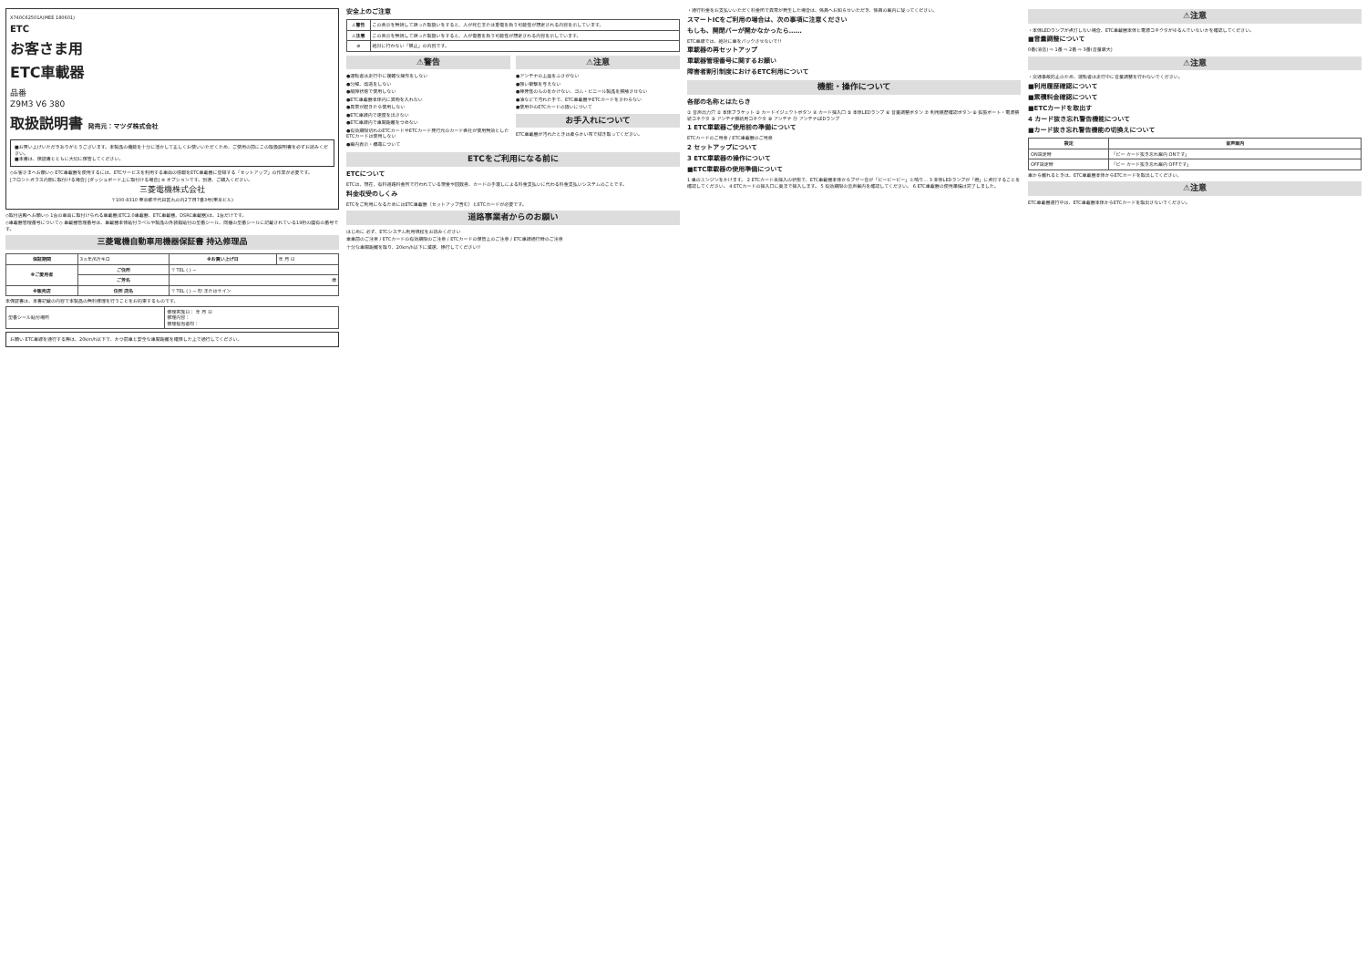X740C62501A(MEE 180601)
ETC
お客さま用
ETC車載器
品番
Z9M3 V6 380
取扱説明書 発売元：マツダ株式会社
■お買い上げいただきありがとうございます。本製品の機能を十分に活かして正しくお使いいただくため、ご使用の前にこの取扱説明書を必ずお読みください。
■本書は、保証書とともに大切に保管してください。
◇お客さまへお願い◇ ETC車載器を使用するには、ETCサービスを利用する車両の情報をETC車載器に登録する「セットアップ」の作業が必要です。
[フロントガラス内側に取付ける場合] [ダッシュボード上に取付ける場合] ※ オプションです。別途、ご購入ください。
三菱電機株式会社
〒100-8310 東京都千代田区丸の内2丁目7番3号(東京ビル)
◇取付店殿へお願い◇ 1台の車両に取付けられる車載器(ETC2.0車載器、ETC車載器、DSRC車載器)は、1台だけです。
◇車載器管理番号について◇ 車載器管理番号は、車載器本体貼付ラベルや製品の外装箱貼付の型番シール、同梱の型番シールに記載されている19桁の固有の番号です。
三菱電機自動車用機器保証書 持込修理品
| 保証期間 | 3ヵ年/6万キロ | ※お買い上げ日 | 年 月 日 |
| ※ご愛用者 | ご住所 | 〒 TEL ( ) − | |
| | ご芳名 | 様 | |
| ※販売店 | 住所 店名 | 〒 TEL ( ) − 印 またはサイン | |
本保証書は、本書記載の内容で本製品の無料修理を行うことをお約束するものです。
| 型番シール貼付場所 | 修理実施日： 年 月 日 修理内容： 修理担当者印： |
お願い ETC車線を通行する際は、20km/h以下で、かつ前車と安全な車間距離を確保した上で通行してください。
安全上のご注意
| ⚠警告 | この表示を無視して誤った取扱いをすると、人が死亡または重傷を負う可能性が想定される内容を示しています。 |
| ⚠注意 | この表示を無視して誤った取扱いをすると、人が傷害を負う可能性が想定される内容を示しています。 |
| ⊘ | 絶対に行わない「禁止」の内容です。 |
⚠警告
●運転者は走行中に複雑な操作をしない
●分解、改造をしない
●故障状態で使用しない
●ETC車載器本体内に異物を入れない
●異常が起きたら使用しない
●ETC車線内で速度を出さない
●ETC車線内で車間距離をつめない
●有効期限切れのETCカードやETCカード発行元のカード会社が使用無効としたETCカードは使用しない
●案内表示・標識について
⚠注意
●アンテナの上面をふさがない
●強い衝撃を与えない
●揮発性のものをかけない、ゴム・ビニール製品を接触させない
●油などで汚れた手で、ETC車載器やETCカードをさわらない
●使用中のETCカードの扱いについて
お手入れについて
ETC車載器が汚れたときは柔らかい布で拭き取ってください。
ETCをご利用になる前に
ETCについて
ETCは、現在、有料道路料金所で行われている現金や回数券、カードの手渡しによる料金支払いに代わる料金支払いシステムのことです。
料金収受のしくみ
ETCをご利用になるためにはETC車載器（セットアップ含む）とETCカードが必要です。
道路事業者からのお願い
はじめに 必ず、ETCシステム利用規程をお読みください
乗車前のご注意 / ETCカードの有効期限のご注意 / ETCカードの保管上のご注意 / ETC車線通行時のご注意
十分な車間距離を取り、20km/h以下に減速、徐行してください!!
・通行料金をお支払いいただく料金所で異常が発生した場合は、係員へお知らせいただき、係員の案内に従ってください。
スマートICをご利用の場合は、次の事項に注意ください
もしも、開閉バーが開かなかったら……
ETC車線では、絶対に車をバックさせないで!!
車載器の再セットアップ
車載器管理番号に関するお願い
障害者割引制度におけるETC利用について
機能・操作について
各部の名称とはたらき
① 音声出力穴 ② 本体ブラケット ③ カードイジェクトボタン ④ カード挿入口 ⑤ 本体LEDランプ ⑥ 音量調整ボタン ⑦ 利用履歴確認ボタン ⑧ 拡張ポート・電源接続コネクタ ⑨ アンテナ接続用コネクタ ⑩ アンテナ ⑪ アンテナLEDランプ
1 ETC車載器ご使用前の準備について
ETCカードのご用意 / ETC車載器のご用意
2 セットアップについて
3 ETC車載器の操作について
■ETC車載器の使用準備について
1 車のエンジンをかけます。 2 ETCカード未挿入の状態で、ETC車載器本体からブザー音が「ピーピーピー」と鳴り… 3 本体LEDランプが「橙」に点灯することを確認してください。 4 ETCカードの挿入口に奥まで挿入します。 5 有効期限の音声案内を確認してください。 6 ETC車載器の使用準備は完了しました。
⚠注意
・本体LEDランプが点灯しない場合、ETC車載器本体と電源コネクタがゆるんでいないかを確認してください。
■音量調整について
0番(消音) ⇨ 1番 ⇨ 2番 ⇨ 3番(音量最大)
⚠注意
・交通事故防止のため、運転者は走行中に音量調整を行わないでください。
■利用履歴確認について
■累積料金確認について
■ETCカードを取出す
4 カード抜き忘れ警告機能について
■カード抜き忘れ警告機能の切換えについて
| 設定 | 音声案内 |
| --- | --- |
| ON設定時 | 「ピー カード抜き忘れ案内 ONです」 |
| OFF設定時 | 「ピー カード抜き忘れ案内 OFFです」 |
車から離れるときは、ETC車載器本体からETCカードを取出してください。
⚠注意
ETC車載器運行中は、ETC車載器本体からETCカードを取出さないでください。